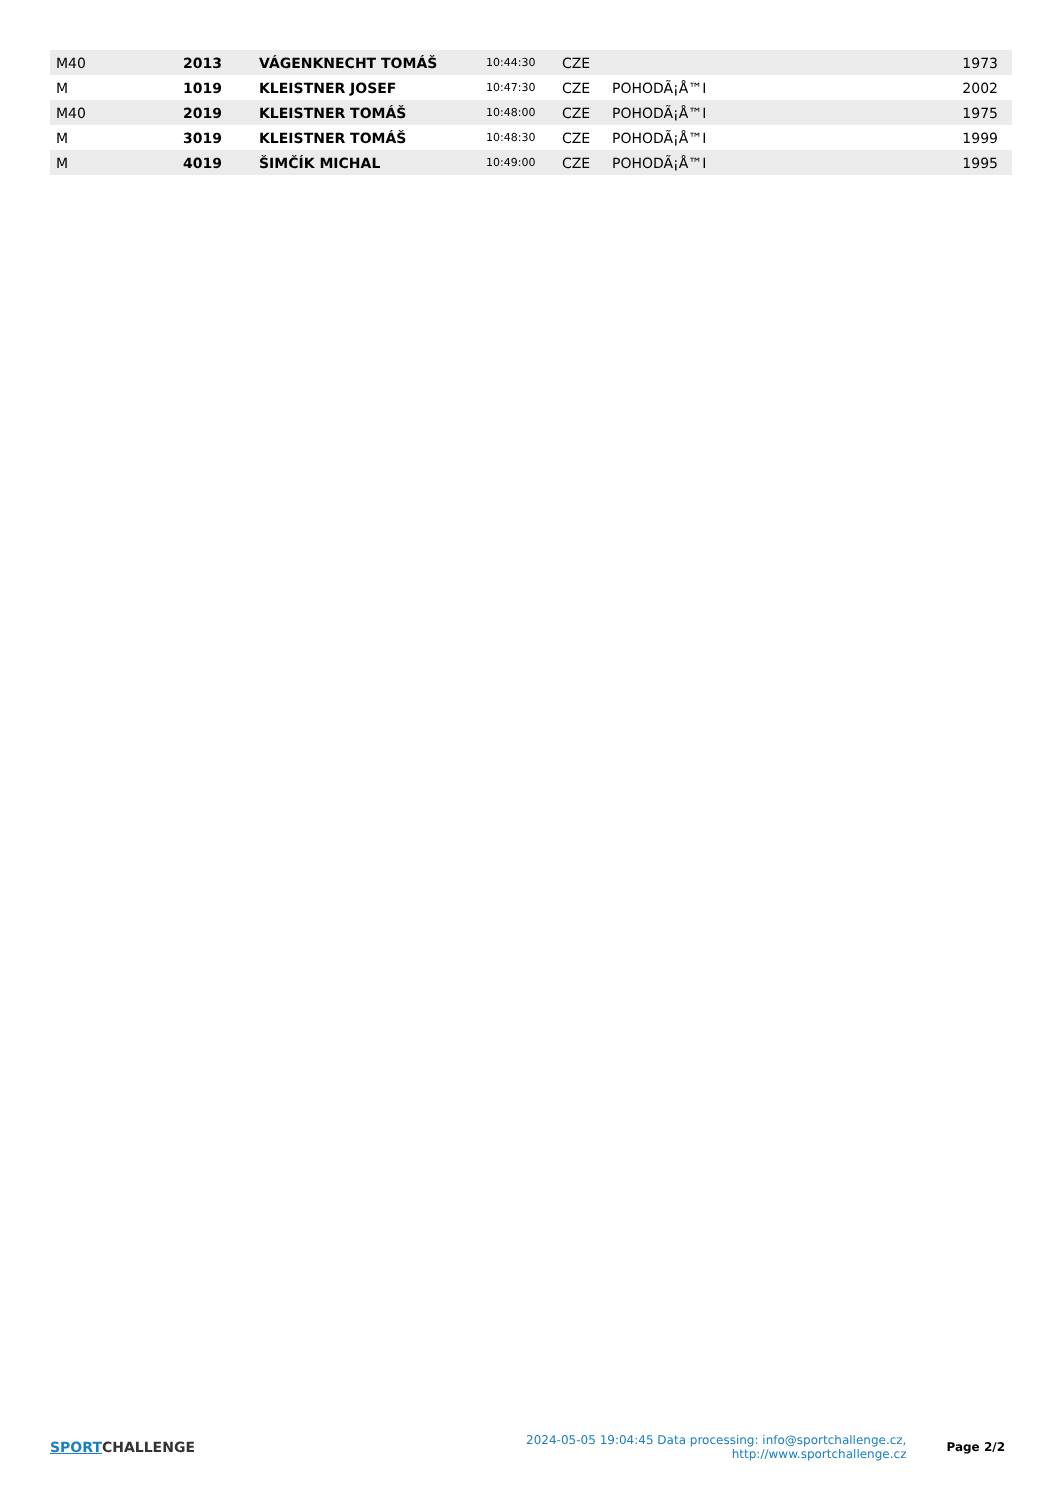| M40 | 2013 | VÁGENKNECHT TOMÁŠ | 10:44:30 | CZE | | 1973 |
| M | 1019 | KLEISTNER JOSEF | 10:47:30 | CZE | POHODÃ¡Å™I | 2002 |
| M40 | 2019 | KLEISTNER TOMÁŠ | 10:48:00 | CZE | POHODÃ¡Å™I | 1975 |
| M | 3019 | KLEISTNER TOMÁŠ | 10:48:30 | CZE | POHODÃ¡Å™I | 1999 |
| M | 4019 | ŠIMČÍK MICHAL | 10:49:00 | CZE | POHODÃ¡Å™I | 1995 |
SPORT CHALLENGE
2024-05-05 19:04:45 Data processing: info@sportchallenge.cz, http://www.sportchallenge.cz
Page 2/2